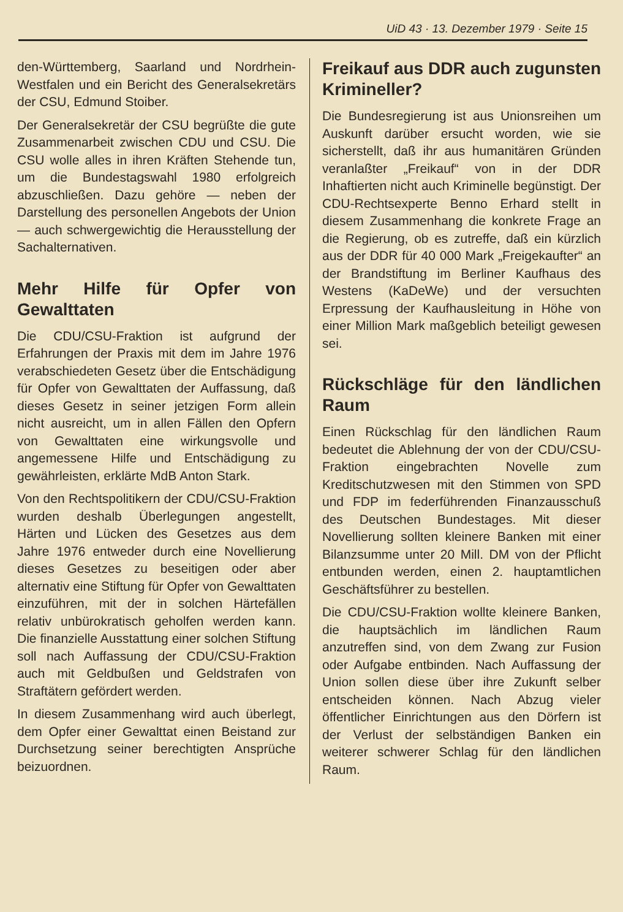UiD 43 · 13. Dezember 1979 · Seite 15
den-Württemberg, Saarland und Nordrhein-Westfalen und ein Bericht des Generalsekretärs der CSU, Edmund Stoiber.
Der Generalsekretär der CSU begrüßte die gute Zusammenarbeit zwischen CDU und CSU. Die CSU wolle alles in ihren Kräften Stehende tun, um die Bundestagswahl 1980 erfolgreich abzuschließen. Dazu gehöre — neben der Darstellung des personellen Angebots der Union — auch schwergewichtig die Herausstellung der Sachalternativen.
Mehr Hilfe für Opfer von Gewalttaten
Die CDU/CSU-Fraktion ist aufgrund der Erfahrungen der Praxis mit dem im Jahre 1976 verabschiedeten Gesetz über die Entschädigung für Opfer von Gewalttaten der Auffassung, daß dieses Gesetz in seiner jetzigen Form allein nicht ausreicht, um in allen Fällen den Opfern von Gewalttaten eine wirkungsvolle und angemessene Hilfe und Entschädigung zu gewährleisten, erklärte MdB Anton Stark.
Von den Rechtspolitikern der CDU/CSU-Fraktion wurden deshalb Überlegungen angestellt, Härten und Lücken des Gesetzes aus dem Jahre 1976 entweder durch eine Novellierung dieses Gesetzes zu beseitigen oder aber alternativ eine Stiftung für Opfer von Gewalttaten einzuführen, mit der in solchen Härtefällen relativ unbürokratisch geholfen werden kann. Die finanzielle Ausstattung einer solchen Stiftung soll nach Auffassung der CDU/CSU-Fraktion auch mit Geldbußen und Geldstrafen von Straftätern gefördert werden.
In diesem Zusammenhang wird auch überlegt, dem Opfer einer Gewalttat einen Beistand zur Durchsetzung seiner berechtigten Ansprüche beizuordnen.
Freikauf aus DDR auch zugunsten Krimineller?
Die Bundesregierung ist aus Unionsreihen um Auskunft darüber ersucht worden, wie sie sicherstellt, daß ihr aus humanitären Gründen veranlaßter „Freikauf“ von in der DDR Inhaftierten nicht auch Kriminelle begünstigt. Der CDU-Rechtsexperte Benno Erhard stellt in diesem Zusammenhang die konkrete Frage an die Regierung, ob es zutreffe, daß ein kürzlich aus der DDR für 40 000 Mark „Freigekaufter“ an der Brandstiftung im Berliner Kaufhaus des Westens (KaDeWe) und der versuchten Erpressung der Kaufhausleitung in Höhe von einer Million Mark maßgeblich beteiligt gewesen sei.
Rückschläge für den ländlichen Raum
Einen Rückschlag für den ländlichen Raum bedeutet die Ablehnung der von der CDU/CSU-Fraktion eingebrachten Novelle zum Kreditschutzwesen mit den Stimmen von SPD und FDP im federführenden Finanzausschuß des Deutschen Bundestages. Mit dieser Novellierung sollten kleinere Banken mit einer Bilanzsumme unter 20 Mill. DM von der Pflicht entbunden werden, einen 2. hauptamtlichen Geschäftsführer zu bestellen.
Die CDU/CSU-Fraktion wollte kleinere Banken, die hauptsächlich im ländlichen Raum anzutreffen sind, von dem Zwang zur Fusion oder Aufgabe entbinden. Nach Auffassung der Union sollen diese über ihre Zukunft selber entscheiden können. Nach Abzug vieler öffentlicher Einrichtungen aus den Dörfern ist der Verlust der selbständigen Banken ein weiterer schwerer Schlag für den ländlichen Raum.